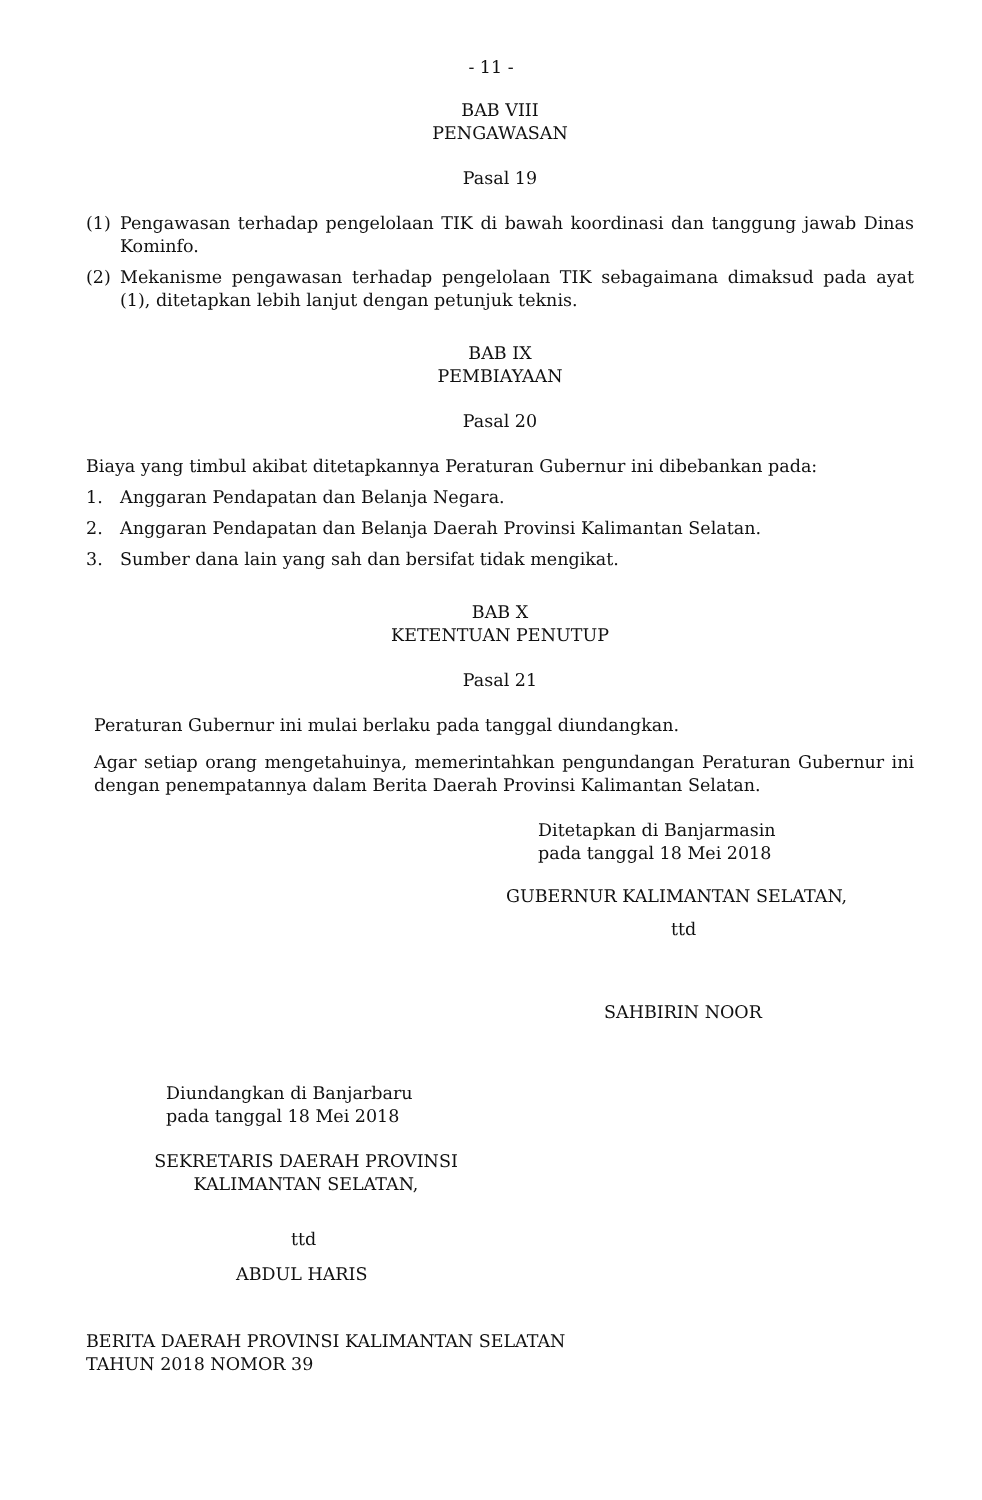- 11 -
BAB VIII
PENGAWASAN
Pasal 19
(1) Pengawasan terhadap pengelolaan TIK di bawah koordinasi dan tanggung jawab Dinas Kominfo.
(2) Mekanisme pengawasan terhadap pengelolaan TIK sebagaimana dimaksud pada ayat (1), ditetapkan lebih lanjut dengan petunjuk teknis.
BAB IX
PEMBIAYAAN
Pasal 20
Biaya yang timbul akibat ditetapkannya Peraturan Gubernur ini dibebankan pada:
1. Anggaran Pendapatan dan Belanja Negara.
2. Anggaran Pendapatan dan Belanja Daerah Provinsi Kalimantan Selatan.
3. Sumber dana lain yang sah dan bersifat tidak mengikat.
BAB X
KETENTUAN PENUTUP
Pasal 21
Peraturan Gubernur ini mulai berlaku pada tanggal diundangkan.
Agar setiap orang mengetahuinya, memerintahkan pengundangan Peraturan Gubernur ini dengan penempatannya dalam Berita Daerah Provinsi Kalimantan Selatan.
Ditetapkan di Banjarmasin
pada tanggal 18 Mei 2018
GUBERNUR KALIMANTAN SELATAN,
ttd
SAHBIRIN NOOR
Diundangkan di Banjarbaru
pada tanggal 18 Mei 2018
SEKRETARIS DAERAH PROVINSI
KALIMANTAN SELATAN,
ttd
ABDUL HARIS
BERITA DAERAH PROVINSI KALIMANTAN SELATAN
TAHUN 2018 NOMOR 39